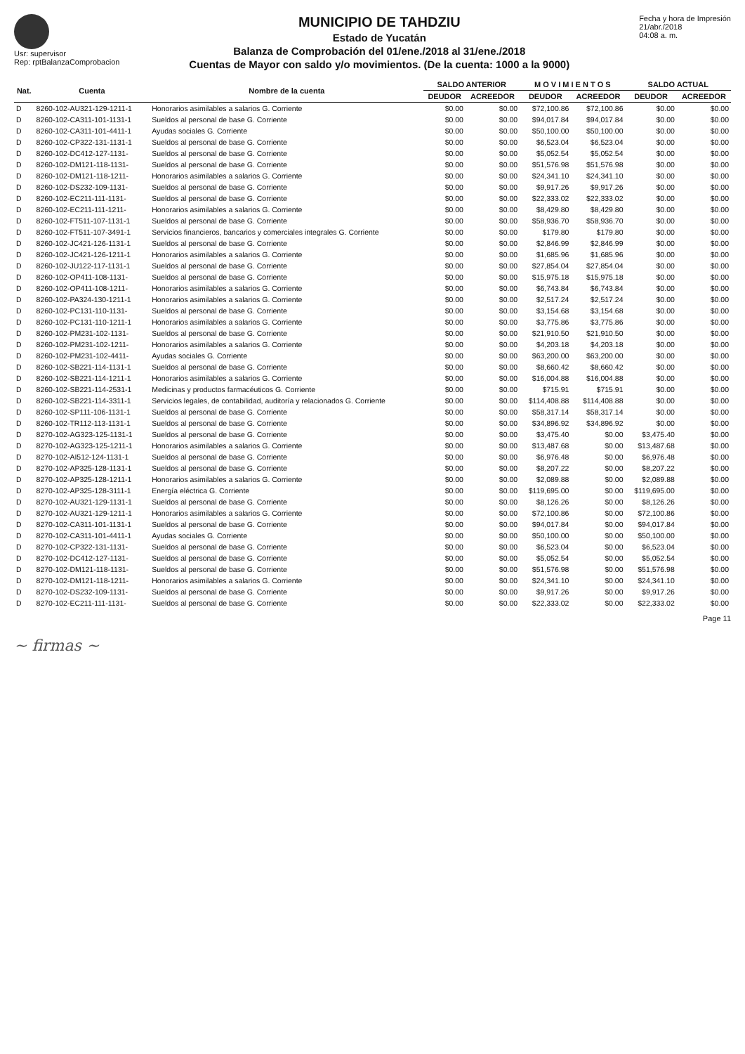Usr: supervisor
Rep: rptBalanzaComprobacion
MUNICIPIO DE TAHDZIU
Estado de Yucatán
Balanza de Comprobación del 01/ene./2018 al 31/ene./2018
Cuentas de Mayor con saldo y/o movimientos. (De la cuenta: 1000 a la 9000)
Fecha y hora de Impresión
21/abr./2018
04:08 a. m.
| Nat. | Cuenta | Nombre de la cuenta | SALDO ANTERIOR | | M O V I M I E N T O S | | SALDO ACTUAL | |
| --- | --- | --- | --- | --- | --- | --- | --- | --- |
| | | | DEUDOR | ACREEDOR | DEUDOR | ACREEDOR | DEUDOR | ACREEDOR |
| D | 8260-102-AU321-129-1211-1 | Honorarios asimilables a salarios G. Corriente | $0.00 | $0.00 | $72,100.86 | $72,100.86 | $0.00 | $0.00 |
| D | 8260-102-CA311-101-1131-1 | Sueldos al personal de base G. Corriente | $0.00 | $0.00 | $94,017.84 | $94,017.84 | $0.00 | $0.00 |
| D | 8260-102-CA311-101-4411-1 | Ayudas sociales G. Corriente | $0.00 | $0.00 | $50,100.00 | $50,100.00 | $0.00 | $0.00 |
| D | 8260-102-CP322-131-1131-1 | Sueldos al personal de base G. Corriente | $0.00 | $0.00 | $6,523.04 | $6,523.04 | $0.00 | $0.00 |
| D | 8260-102-DC412-127-1131- | Sueldos al personal de base G. Corriente | $0.00 | $0.00 | $5,052.54 | $5,052.54 | $0.00 | $0.00 |
| D | 8260-102-DM121-118-1131- | Sueldos al personal de base G. Corriente | $0.00 | $0.00 | $51,576.98 | $51,576.98 | $0.00 | $0.00 |
| D | 8260-102-DM121-118-1211- | Honorarios asimilables a salarios G. Corriente | $0.00 | $0.00 | $24,341.10 | $24,341.10 | $0.00 | $0.00 |
| D | 8260-102-DS232-109-1131- | Sueldos al personal de base G. Corriente | $0.00 | $0.00 | $9,917.26 | $9,917.26 | $0.00 | $0.00 |
| D | 8260-102-EC211-111-1131- | Sueldos al personal de base G. Corriente | $0.00 | $0.00 | $22,333.02 | $22,333.02 | $0.00 | $0.00 |
| D | 8260-102-EC211-111-1211- | Honorarios asimilables a salarios G. Corriente | $0.00 | $0.00 | $8,429.80 | $8,429.80 | $0.00 | $0.00 |
| D | 8260-102-FT511-107-1131-1 | Sueldos al personal de base G. Corriente | $0.00 | $0.00 | $58,936.70 | $58,936.70 | $0.00 | $0.00 |
| D | 8260-102-FT511-107-3491-1 | Servicios financieros, bancarios y comerciales integrales G. Corriente | $0.00 | $0.00 | $179.80 | $179.80 | $0.00 | $0.00 |
| D | 8260-102-JC421-126-1131-1 | Sueldos al personal de base G. Corriente | $0.00 | $0.00 | $2,846.99 | $2,846.99 | $0.00 | $0.00 |
| D | 8260-102-JC421-126-1211-1 | Honorarios asimilables a salarios G. Corriente | $0.00 | $0.00 | $1,685.96 | $1,685.96 | $0.00 | $0.00 |
| D | 8260-102-JU122-117-1131-1 | Sueldos al personal de base G. Corriente | $0.00 | $0.00 | $27,854.04 | $27,854.04 | $0.00 | $0.00 |
| D | 8260-102-OP411-108-1131- | Sueldos al personal de base G. Corriente | $0.00 | $0.00 | $15,975.18 | $15,975.18 | $0.00 | $0.00 |
| D | 8260-102-OP411-108-1211- | Honorarios asimilables a salarios G. Corriente | $0.00 | $0.00 | $6,743.84 | $6,743.84 | $0.00 | $0.00 |
| D | 8260-102-PA324-130-1211-1 | Honorarios asimilables a salarios G. Corriente | $0.00 | $0.00 | $2,517.24 | $2,517.24 | $0.00 | $0.00 |
| D | 8260-102-PC131-110-1131- | Sueldos al personal de base G. Corriente | $0.00 | $0.00 | $3,154.68 | $3,154.68 | $0.00 | $0.00 |
| D | 8260-102-PC131-110-1211-1 | Honorarios asimilables a salarios G. Corriente | $0.00 | $0.00 | $3,775.86 | $3,775.86 | $0.00 | $0.00 |
| D | 8260-102-PM231-102-1131- | Sueldos al personal de base G. Corriente | $0.00 | $0.00 | $21,910.50 | $21,910.50 | $0.00 | $0.00 |
| D | 8260-102-PM231-102-1211- | Honorarios asimilables a salarios G. Corriente | $0.00 | $0.00 | $4,203.18 | $4,203.18 | $0.00 | $0.00 |
| D | 8260-102-PM231-102-4411- | Ayudas sociales G. Corriente | $0.00 | $0.00 | $63,200.00 | $63,200.00 | $0.00 | $0.00 |
| D | 8260-102-SB221-114-1131-1 | Sueldos al personal de base G. Corriente | $0.00 | $0.00 | $8,660.42 | $8,660.42 | $0.00 | $0.00 |
| D | 8260-102-SB221-114-1211-1 | Honorarios asimilables a salarios G. Corriente | $0.00 | $0.00 | $16,004.88 | $16,004.88 | $0.00 | $0.00 |
| D | 8260-102-SB221-114-2531-1 | Medicinas y productos farmacéuticos G. Corriente | $0.00 | $0.00 | $715.91 | $715.91 | $0.00 | $0.00 |
| D | 8260-102-SB221-114-3311-1 | Servicios legales, de contabilidad, auditoría y relacionados G. Corriente | $0.00 | $0.00 | $114,408.88 | $114,408.88 | $0.00 | $0.00 |
| D | 8260-102-SP111-106-1131-1 | Sueldos al personal de base G. Corriente | $0.00 | $0.00 | $58,317.14 | $58,317.14 | $0.00 | $0.00 |
| D | 8260-102-TR112-113-1131-1 | Sueldos al personal de base G. Corriente | $0.00 | $0.00 | $34,896.92 | $34,896.92 | $0.00 | $0.00 |
| D | 8270-102-AG323-125-1131-1 | Sueldos al personal de base G. Corriente | $0.00 | $0.00 | $3,475.40 | $0.00 | $3,475.40 | $0.00 |
| D | 8270-102-AG323-125-1211-1 | Honorarios asimilables a salarios G. Corriente | $0.00 | $0.00 | $13,487.68 | $0.00 | $13,487.68 | $0.00 |
| D | 8270-102-AI512-124-1131-1 | Sueldos al personal de base G. Corriente | $0.00 | $0.00 | $6,976.48 | $0.00 | $6,976.48 | $0.00 |
| D | 8270-102-AP325-128-1131-1 | Sueldos al personal de base G. Corriente | $0.00 | $0.00 | $8,207.22 | $0.00 | $8,207.22 | $0.00 |
| D | 8270-102-AP325-128-1211-1 | Honorarios asimilables a salarios G. Corriente | $0.00 | $0.00 | $2,089.88 | $0.00 | $2,089.88 | $0.00 |
| D | 8270-102-AP325-128-3111-1 | Energía eléctrica G. Corriente | $0.00 | $0.00 | $119,695.00 | $0.00 | $119,695.00 | $0.00 |
| D | 8270-102-AU321-129-1131-1 | Sueldos al personal de base G. Corriente | $0.00 | $0.00 | $8,126.26 | $0.00 | $8,126.26 | $0.00 |
| D | 8270-102-AU321-129-1211-1 | Honorarios asimilables a salarios G. Corriente | $0.00 | $0.00 | $72,100.86 | $0.00 | $72,100.86 | $0.00 |
| D | 8270-102-CA311-101-1131-1 | Sueldos al personal de base G. Corriente | $0.00 | $0.00 | $94,017.84 | $0.00 | $94,017.84 | $0.00 |
| D | 8270-102-CA311-101-4411-1 | Ayudas sociales G. Corriente | $0.00 | $0.00 | $50,100.00 | $0.00 | $50,100.00 | $0.00 |
| D | 8270-102-CP322-131-1131- | Sueldos al personal de base G. Corriente | $0.00 | $0.00 | $6,523.04 | $0.00 | $6,523.04 | $0.00 |
| D | 8270-102-DC412-127-1131- | Sueldos al personal de base G. Corriente | $0.00 | $0.00 | $5,052.54 | $0.00 | $5,052.54 | $0.00 |
| D | 8270-102-DM121-118-1131- | Sueldos al personal de base G. Corriente | $0.00 | $0.00 | $51,576.98 | $0.00 | $51,576.98 | $0.00 |
| D | 8270-102-DM121-118-1211- | Honorarios asimilables a salarios G. Corriente | $0.00 | $0.00 | $24,341.10 | $0.00 | $24,341.10 | $0.00 |
| D | 8270-102-DS232-109-1131- | Sueldos al personal de base G. Corriente | $0.00 | $0.00 | $9,917.26 | $0.00 | $9,917.26 | $0.00 |
| D | 8270-102-EC211-111-1131- | Sueldos al personal de base G. Corriente | $0.00 | $0.00 | $22,333.02 | $0.00 | $22,333.02 | $0.00 |
Page 11
~ firmas ~